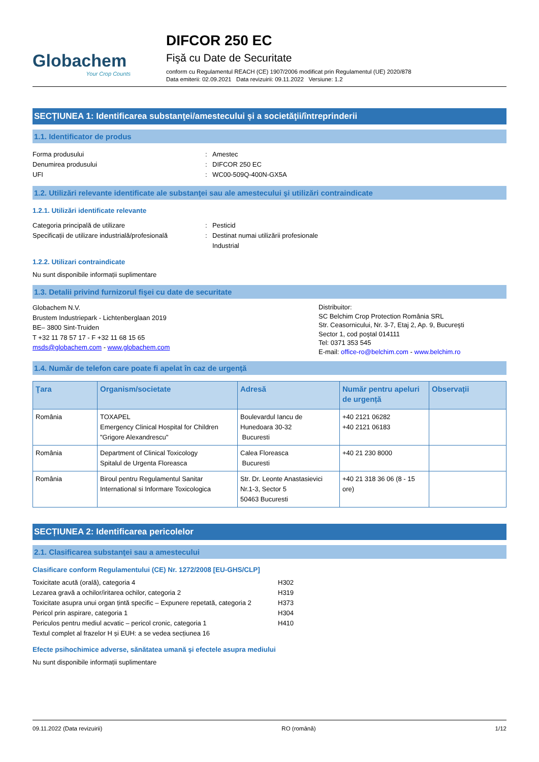Globachem
Your Crop Counts
DIFCOR 250 EC
Fişă cu Date de Securitate
conform cu Regulamentul REACH (CE) 1907/2006 modificat prin Regulamentul (UE) 2020/878
Data emiterii: 02.09.2021 Data revizuirii: 09.11.2022 Versiune: 1.2
SECȚIUNEA 1: Identificarea substanţei/amestecului și a societăţii/întreprinderii
1.1. Identificator de produs
Forma produsului: Amestec Denumirea produsului: DIFCOR 250 EC UFI: WC00-509Q-400N-GX5A
1.2. Utilizări relevante identificate ale substanţei sau ale amestecului şi utilizări contraindicate
1.2.1. Utilizări identificate relevante
Categoria principală de utilizare: Pesticid Specificații de utilizare industrială/profesională: Destinat numai utilizării profesionale
Industrial
1.2.2. Utilizari contraindicate
Nu sunt disponibile informații suplimentare
1.3. Detalii privind furnizorul fişei cu date de securitate
Globachem N.V.
Brustem Industriepark - Lichtenberglaan 2019
BE– 3800 Sint-Truiden
T +32 11 78 57 17 - F +32 11 68 15 65
msds@globachem.com - www.globachem.com
Distribuitor:
SC Belchim Crop Protection România SRL
Str. Ceasornicului, Nr. 3-7, Etaj 2, Ap. 9, Bucureşti
Sector 1, cod poştal 014111
Tel: 0371 353 545
E-mail: office-ro@belchim.com - www.belchim.ro
1.4. Număr de telefon care poate fi apelat în caz de urgenţă
| Ţara | Organism/societate | Adresă | Număr pentru apeluri de urgență | Observații |
| --- | --- | --- | --- | --- |
| România | TOXAPEL Emergency Clinical Hospital for Children "Grigore Alexandrescu" | Boulevardul Iancu de Hunedoara 30-32 Bucuresti | +40 2121 06282 +40 2121 06183 | |
| România | Department of Clinical Toxicology Spitalul de Urgenta Floreasca | Calea Floreasca Bucuresti | +40 21 230 8000 | |
| România | Biroul pentru Regulamentul Sanitar International si Informare Toxicologica | Str. Dr. Leonte Anastasievici Nr.1-3, Sector 5 50463 Bucuresti | +40 21 318 36 06 (8 - 15 ore) | |
SECȚIUNEA 2: Identificarea pericolelor
2.1. Clasificarea substanţei sau a amestecului
Clasificare conform Regulamentului (CE) Nr. 1272/2008 [EU-GHS/CLP]
Toxicitate acută (orală), categoria 4 H302 Lezarea gravă a ochilor/iritarea ochilor, categoria 2 H319 Toxicitate asupra unui organ țintă specific – Expunere repetată, categoria 2 H373 Pericol prin aspirare, categoria 1 H304 Periculos pentru mediul acvatic – pericol cronic, categoria 1 H410
Textul complet al frazelor H și EUH: a se vedea secțiunea 16
Efecte psihochimice adverse, sănătatea umană şi efectele asupra mediului
Nu sunt disponibile informații suplimentare
09.11.2022 (Data revizuirii) RO (română) 1/12